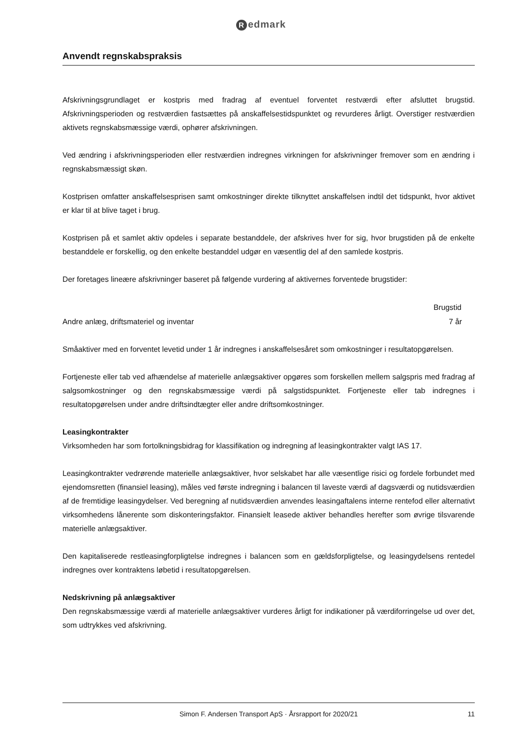Redmark
Anvendt regnskabspraksis
Afskrivningsgrundlaget er kostpris med fradrag af eventuel forventet restværdi efter afsluttet brugstid. Afskrivningsperioden og restværdien fastsættes på anskaffelsestidspunktet og revurderes årligt. Overstiger restværdien aktivets regnskabsmæssige værdi, ophører afskrivningen.
Ved ændring i afskrivningsperioden eller restværdien indregnes virkningen for afskrivninger fremover som en ændring i regnskabsmæssigt skøn.
Kostprisen omfatter anskaffelsesprisen samt omkostninger direkte tilknyttet anskaffelsen indtil det tidspunkt, hvor aktivet er klar til at blive taget i brug.
Kostprisen på et samlet aktiv opdeles i separate bestanddele, der afskrives hver for sig, hvor brugstiden på de enkelte bestanddele er forskellig, og den enkelte bestanddel udgør en væsentlig del af den samlede kostpris.
Der foretages lineære afskrivninger baseret på følgende vurdering af aktivernes forventede brugstider:
| | Brugstid |
| --- | --- |
| Andre anlæg, driftsmateriel og inventar | 7 år |
Småaktiver med en forventet levetid under 1 år indregnes i anskaffelsesåret som omkostninger i resultatopgørelsen.
Fortjeneste eller tab ved afhændelse af materielle anlægsaktiver opgøres som forskellen mellem salgspris med fradrag af salgsomkostninger og den regnskabsmæssige værdi på salgstidspunktet. Fortjeneste eller tab indregnes i resultatopgørelsen under andre driftsindtægter eller andre driftsomkostninger.
Leasingkontrakter
Virksomheden har som fortolkningsbidrag for klassifikation og indregning af leasingkontrakter valgt IAS 17.
Leasingkontrakter vedrørende materielle anlægsaktiver, hvor selskabet har alle væsentlige risici og fordele forbundet med ejendomsretten (finansiel leasing), måles ved første indregning i balancen til laveste værdi af dagsværdi og nutidsværdien af de fremtidige leasingydelser. Ved beregning af nutidsværdien anvendes leasingaftalens interne rentefod eller alternativt virksomhedens lånerente som diskonteringsfaktor. Finansielt leasede aktiver behandles herefter som øvrige tilsvarende materielle anlægsaktiver.
Den kapitaliserede restleasingforpligtelse indregnes i balancen som en gældsforpligtelse, og leasingydelsens rentedel indregnes over kontraktens løbetid i resultatopgørelsen.
Nedskrivning på anlægsaktiver
Den regnskabsmæssige værdi af materielle anlægsaktiver vurderes årligt for indikationer på værdiforringelse ud over det, som udtrykkes ved afskrivning.
Simon F. Andersen Transport ApS · Årsrapport for 2020/21
11